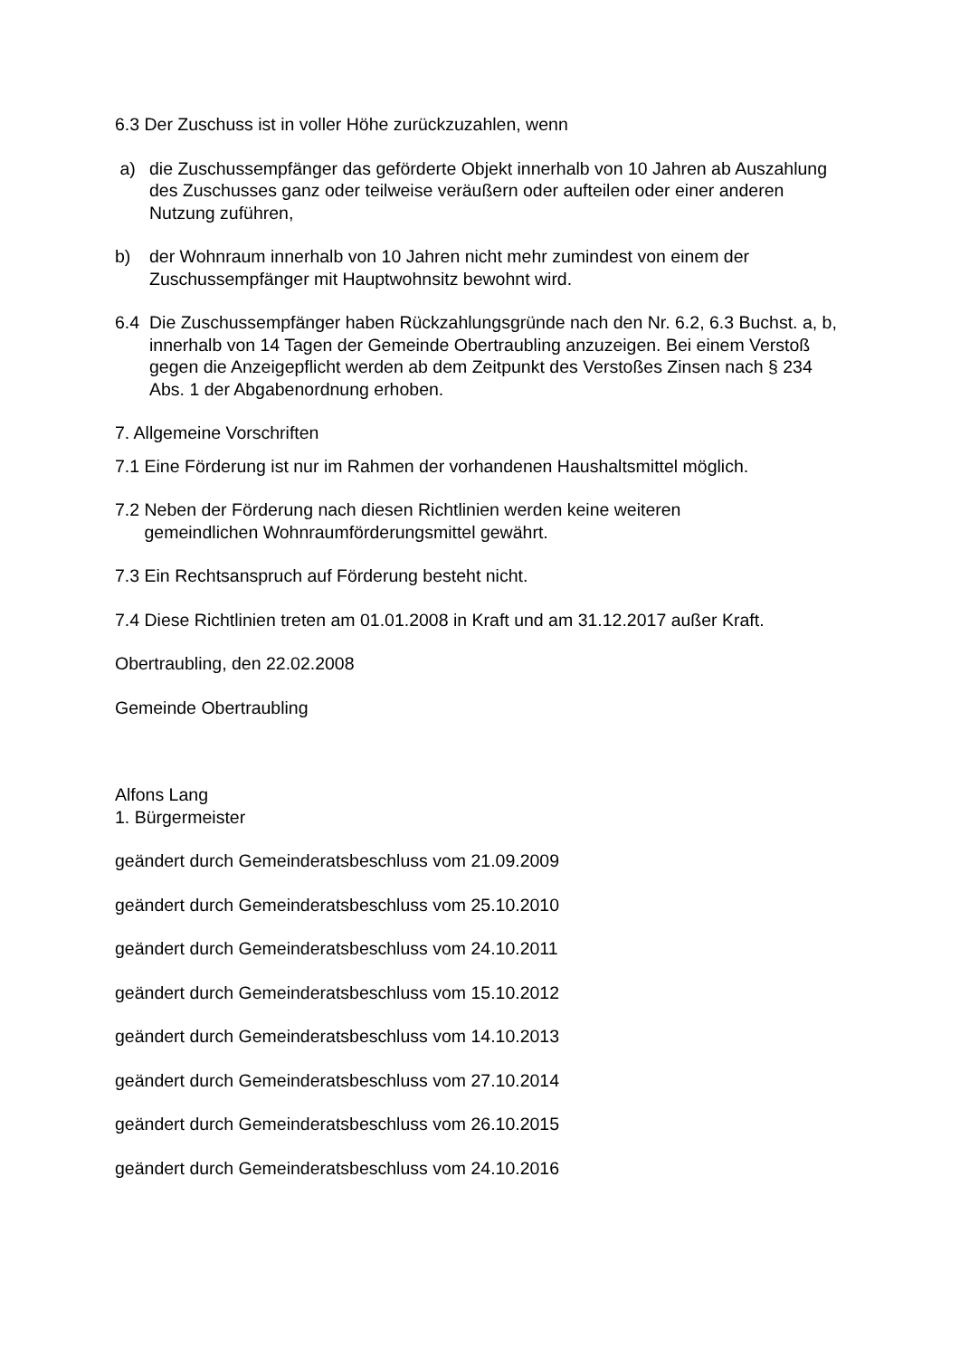6.3 Der Zuschuss ist in voller Höhe zurückzuzahlen, wenn
a) die Zuschussempfänger das geförderte Objekt innerhalb von 10 Jahren ab Auszahlung des Zuschusses ganz oder teilweise veräußern oder aufteilen oder einer anderen Nutzung zuführen,
b) der Wohnraum innerhalb von 10 Jahren nicht mehr zumindest von einem der Zuschussempfänger mit Hauptwohnsitz bewohnt wird.
6.4 Die Zuschussempfänger haben Rückzahlungsgründe nach den Nr. 6.2, 6.3 Buchst. a, b, innerhalb von 14 Tagen der Gemeinde Obertraubling anzuzeigen. Bei einem Verstoß gegen die Anzeigepflicht werden ab dem Zeitpunkt des Verstoßes Zinsen nach § 234 Abs. 1 der Abgabenordnung erhoben.
7. Allgemeine Vorschriften
7.1 Eine Förderung ist nur im Rahmen der vorhandenen Haushaltsmittel möglich.
7.2 Neben der Förderung nach diesen Richtlinien werden keine weiteren
gemeindlichen Wohnraumförderungsmittel gewährt.
7.3 Ein Rechtsanspruch auf Förderung besteht nicht.
7.4 Diese Richtlinien treten am 01.01.2008 in Kraft und am 31.12.2017 außer Kraft.
Obertraubling, den 22.02.2008
Gemeinde Obertraubling
Alfons Lang
1. Bürgermeister
geändert durch Gemeinderatsbeschluss vom 21.09.2009
geändert durch Gemeinderatsbeschluss vom 25.10.2010
geändert durch Gemeinderatsbeschluss vom 24.10.2011
geändert durch Gemeinderatsbeschluss vom 15.10.2012
geändert durch Gemeinderatsbeschluss vom 14.10.2013
geändert durch Gemeinderatsbeschluss vom 27.10.2014
geändert durch Gemeinderatsbeschluss vom 26.10.2015
geändert durch Gemeinderatsbeschluss vom 24.10.2016